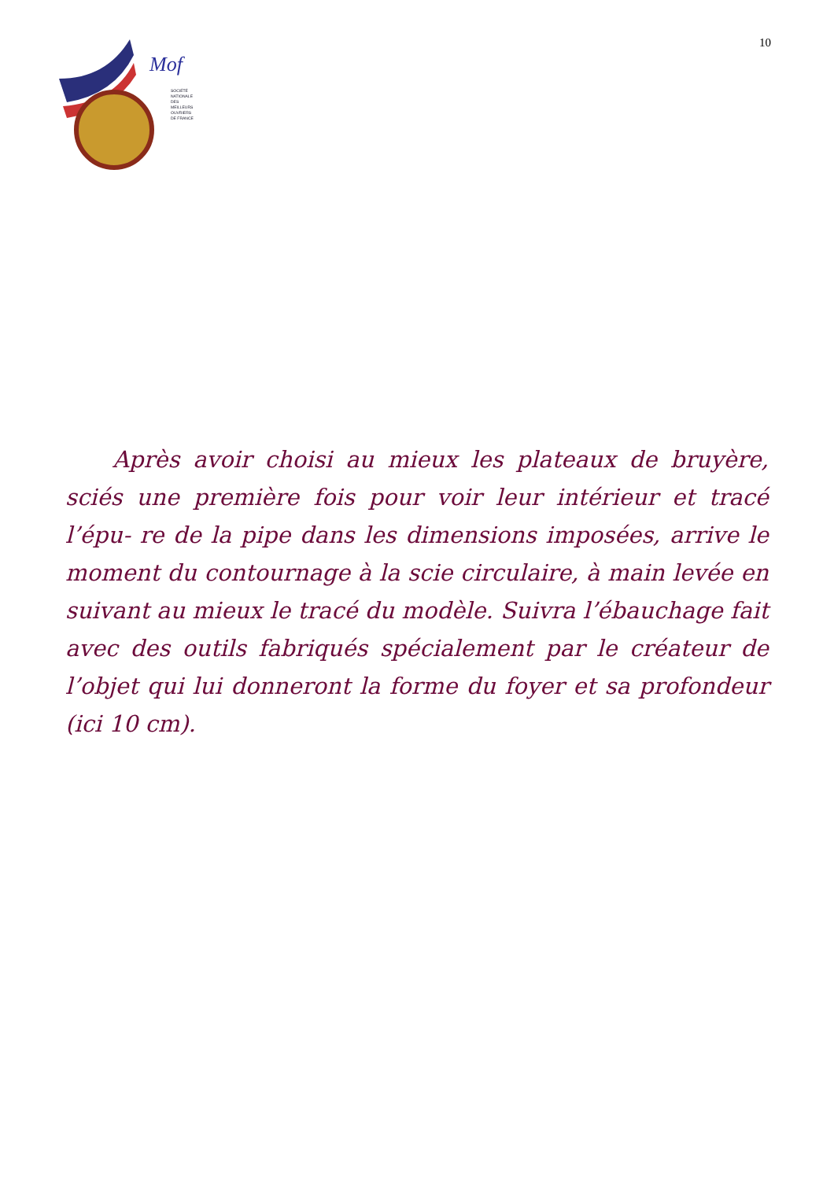Mof
SOCIÉTÉ
NATIONALE
DES
MEILLEURS
OUVRIERS
DE FRANCE
10
Après avoir choisi au mieux les plateaux de bruyère, sciés une première fois pour voir leur intérieur et tracé l’épu- re de la pipe dans les dimensions imposées, arrive le moment du contournage à la scie circulaire, à main levée en suivant au mieux le tracé du modèle. Suivra l’ébauchage fait avec des outils fabriqués spécialement par le créateur de l’objet qui lui donneront la forme du foyer et sa profondeur (ici 10 cm).